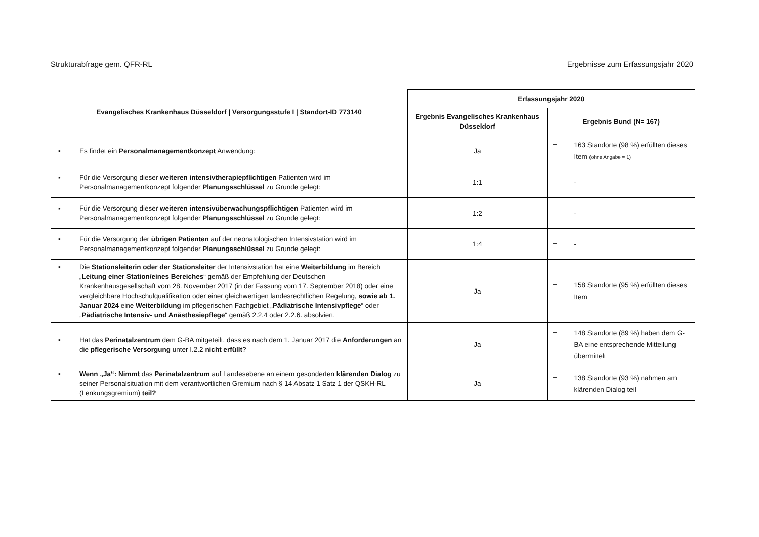Strukturabfrage gem. QFR-RL Ergebnisse zum Erfassungsjahr 2020
| Evangelisches Krankenhaus Düsseldorf / Versorgungsstufe I / Standort-ID 773140 | Erfassungsjahr 2020 | |
| --- | --- | --- |
| | Ergebnis Evangelisches Krankenhaus Düsseldorf | Ergebnis Bund (N= 167) |
| ▪ Es findet ein Personalmanagementkonzept Anwendung: | Ja | – 163 Standorte (98 %) erfüllten dieses Item (ohne Angabe = 1) |
| ▪ Für die Versorgung dieser weiteren intensivtherapiepflichtigen Patienten wird im Personalmanagementkonzept folgender Planungsschlüssel zu Grunde gelegt: | 1:1 | – - |
| ▪ Für die Versorgung dieser weiteren intensivüberwachungspflichtigen Patienten wird im Personalmanagementkonzept folgender Planungsschlüssel zu Grunde gelegt: | 1:2 | – - |
| ▪ Für die Versorgung der übrigen Patienten auf der neonatologischen Intensivstation wird im Personalmanagementkonzept folgender Planungsschlüssel zu Grunde gelegt: | 1:4 | – - |
| ▪ Die Stationsleiterin oder der Stationsleiter der Intensivstation hat eine Weiterbildung im Bereich „ Leitung einer Station/eines Bereiches “ gemäß der Empfehlung der Deutschen Krankenhausgesellschaft vom 28. November 2017 (in der Fassung vom 17. September 2018) oder eine vergleichbare Hochschulqualifikation oder einer gleichwertigen landesrechtlichen Regelung, sowie ab 1. Januar 2024 eine Weiterbildung im pflegerischen Fachgebiet „ Pädiatrische Intensivpflege “ oder „ Pädiatrische Intensiv- und Anästhesiepflege “ gemäß 2.2.4 oder 2.2.6. absolviert. | Ja | – 158 Standorte (95 %) erfüllten dieses Item |
| ▪ Hat das Perinatalzentrum dem G-BA mitgeteilt, dass es nach dem 1. Januar 2017 die Anforderungen an die pflegerische Versorgung unter I.2.2 nicht erfüllt ? | Ja | – 148 Standorte (89 %) haben dem G-BA eine entsprechende Mitteilung übermittelt |
| ▪ Wenn „Ja“: Nimmt das Perinatalzentrum auf Landesebene an einem gesonderten klärenden Dialog zu seiner Personalsituation mit dem verantwortlichen Gremium nach § 14 Absatz 1 Satz 1 der QSKH-RL (Lenkungsgremium) teil? | Ja | – 138 Standorte (93 %) nahmen am klärenden Dialog teil |